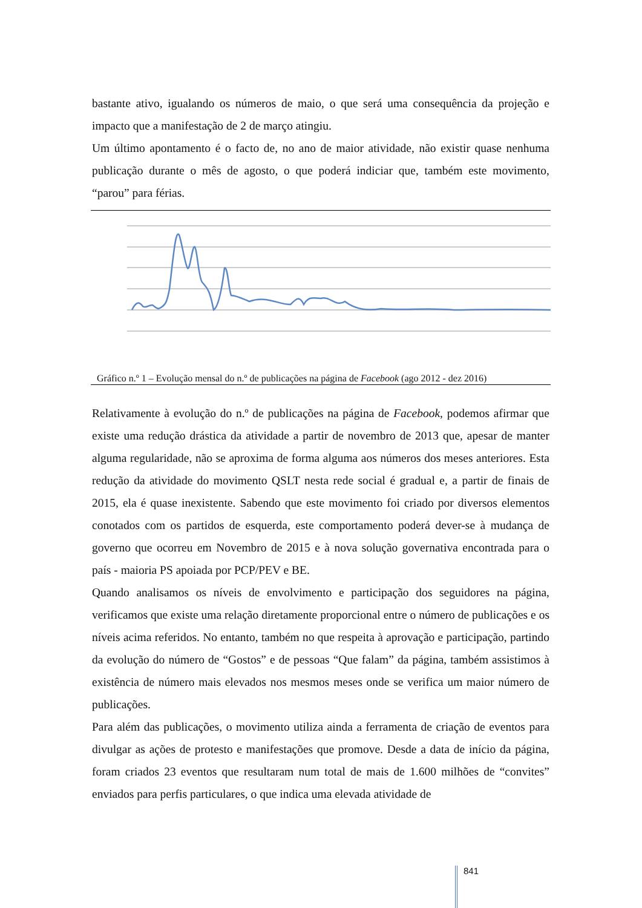bastante ativo, igualando os números de maio, o que será uma consequência da projeção e impacto que a manifestação de 2 de março atingiu.
Um último apontamento é o facto de, no ano de maior atividade, não existir quase nenhuma publicação durante o mês de agosto, o que poderá indiciar que, também este movimento, “parou” para férias.
Gráfico n.º 1 – Evolução mensal do n.º de publicações na página de Facebook (ago 2012 - dez 2016)
Relativamente à evolução do n.º de publicações na página de Facebook, podemos afirmar que existe uma redução drástica da atividade a partir de novembro de 2013 que, apesar de manter alguma regularidade, não se aproxima de forma alguma aos números dos meses anteriores. Esta redução da atividade do movimento QSLT nesta rede social é gradual e, a partir de finais de 2015, ela é quase inexistente. Sabendo que este movimento foi criado por diversos elementos conotados com os partidos de esquerda, este comportamento poderá dever-se à mudança de governo que ocorreu em Novembro de 2015 e à nova solução governativa encontrada para o país - maioria PS apoiada por PCP/PEV e BE.
Quando analisamos os níveis de envolvimento e participação dos seguidores na página, verificamos que existe uma relação diretamente proporcional entre o número de publicações e os níveis acima referidos. No entanto, também no que respeita à aprovação e participação, partindo da evolução do número de “Gostos” e de pessoas “Que falam” da página, também assistimos à existência de número mais elevados nos mesmos meses onde se verifica um maior número de publicações.
Para além das publicações, o movimento utiliza ainda a ferramenta de criação de eventos para divulgar as ações de protesto e manifestações que promove. Desde a data de início da página, foram criados 23 eventos que resultaram num total de mais de 1.600 milhões de “convites” enviados para perfis particulares, o que indica uma elevada atividade de
841